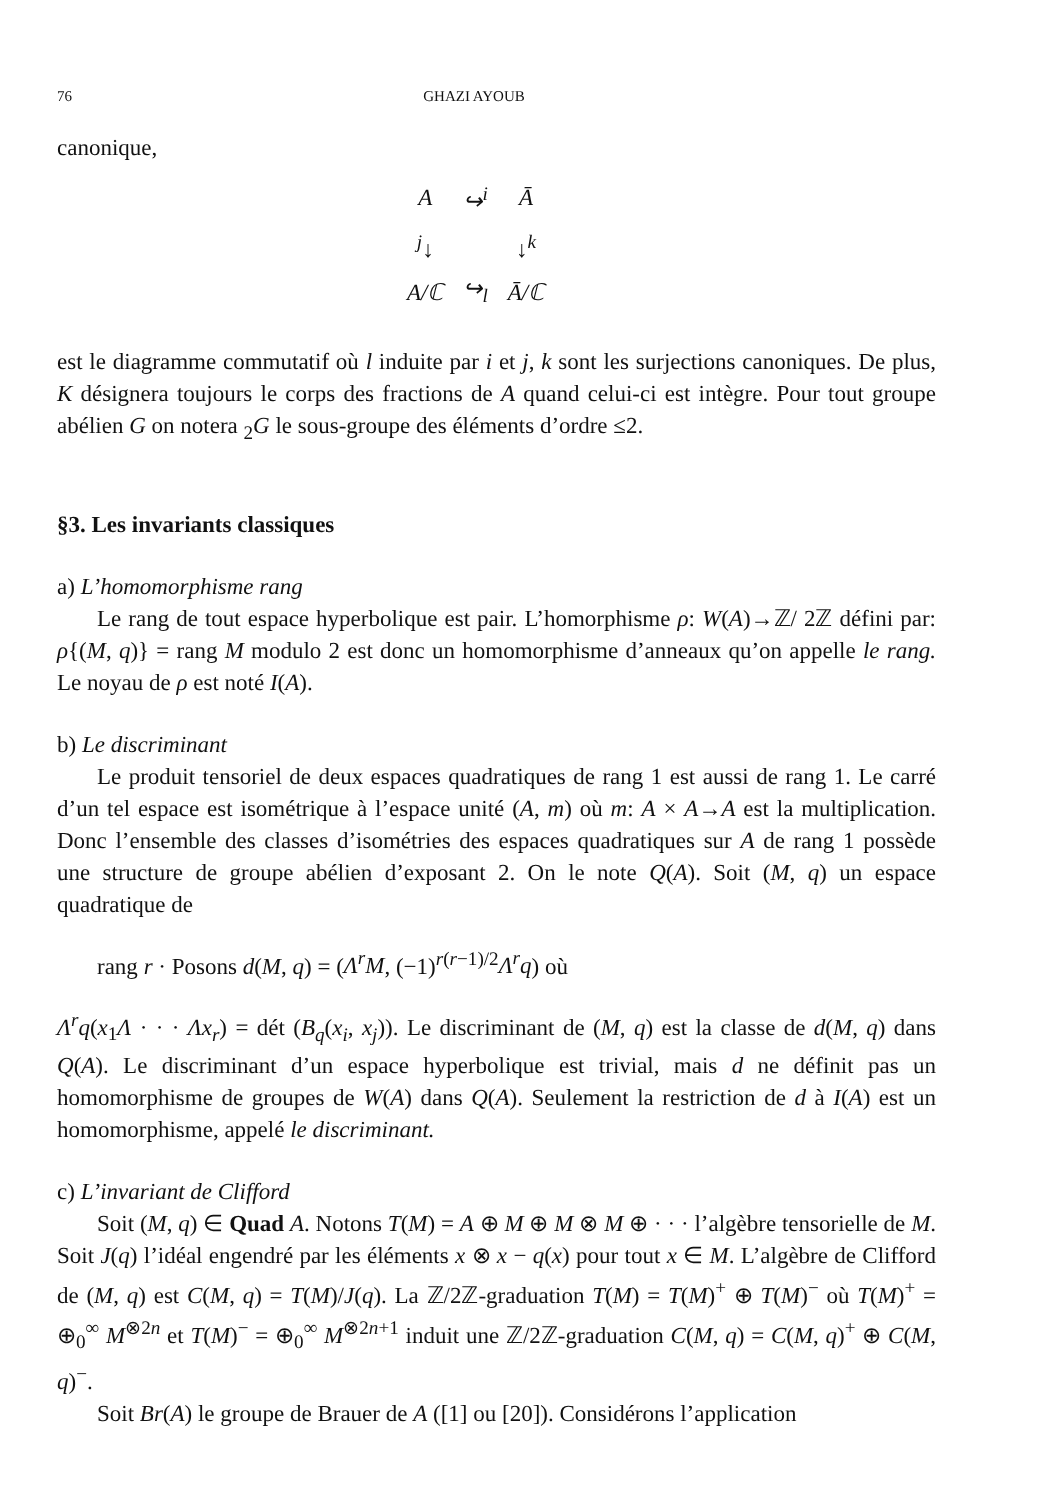76 GHAZI AYOUB
canonique,
| A | ↪<sup>i</sup> | Ā |
| <sup>j</sup>↓ | | ↓<sup>k</sup> |
| A/ℂ | ↪<sub>l</sub> | Ā/ℂ |
est le diagramme commutatif où l induite par i et j, k sont les surjections canoniques. De plus, K désignera toujours le corps des fractions de A quand celui-ci est intègre. Pour tout groupe abélien G on notera <sub>2</sub>G le sous-groupe des éléments d’ordre ≤2.
§3. Les invariants classiques
a) L’homomorphisme rang
Le rang de tout espace hyperbolique est pair. L’homorphisme ρ: W(A)→ℤ/ 2ℤ défini par: ρ{(M, q)} = rang M modulo 2 est donc un homomorphisme d’anneaux qu’on appelle le rang. Le noyau de ρ est noté I(A).
b) Le discriminant
Le produit tensoriel de deux espaces quadratiques de rang 1 est aussi de rang 1. Le carré d’un tel espace est isométrique à l’espace unité (A, m) où m: A × A→A est la multiplication. Donc l’ensemble des classes d’isométries des espaces quadratiques sur A de rang 1 possède une structure de groupe abélien d’exposant 2. On le note Q(A). Soit (M, q) un espace quadratique de
rang r · Posons d(M, q) = (Λ<sup>r</sup>M, (−1)<sup>r(r−1)/2</sup>Λ<sup>r</sup>q) où
Λ<sup>r</sup>q(x<sub>1</sub>Λ · · · Λx<sub>r</sub>) = dét (B<sub>q</sub>(x<sub>i</sub>, x<sub>j</sub>)). Le discriminant de (M, q) est la classe de d(M, q) dans Q(A). Le discriminant d’un espace hyperbolique est trivial, mais d ne définit pas un homomorphisme de groupes de W(A) dans Q(A). Seulement la restriction de d à I(A) est un homomorphisme, appelé le discriminant.
c) L’invariant de Clifford
Soit (M, q) ∈ Quad A. Notons T(M) = A ⊕ M ⊕ M ⊗ M ⊕ · · · l’algèbre tensorielle de M. Soit J(q) l’idéal engendré par les éléments x ⊗ x − q(x) pour tout x ∈ M. L’algèbre de Clifford de (M, q) est C(M, q) = T(M)/J(q). La ℤ/2ℤ-graduation T(M) = T(M)<sup>+</sup> ⊕ T(M)<sup>−</sup> où T(M)<sup>+</sup> = ⊕<sub>0</sub><sup>∞</sup> M<sup>⊗2n</sup> et T(M)<sup>−</sup> = ⊕<sub>0</sub><sup>∞</sup> M<sup>⊗2n+1</sup> induit une ℤ/2ℤ-graduation C(M, q) = C(M, q)<sup>+</sup> ⊕ C(M, q)<sup>−</sup>.
Soit Br(A) le groupe de Brauer de A ([1] ou [20]). Considérons l’application